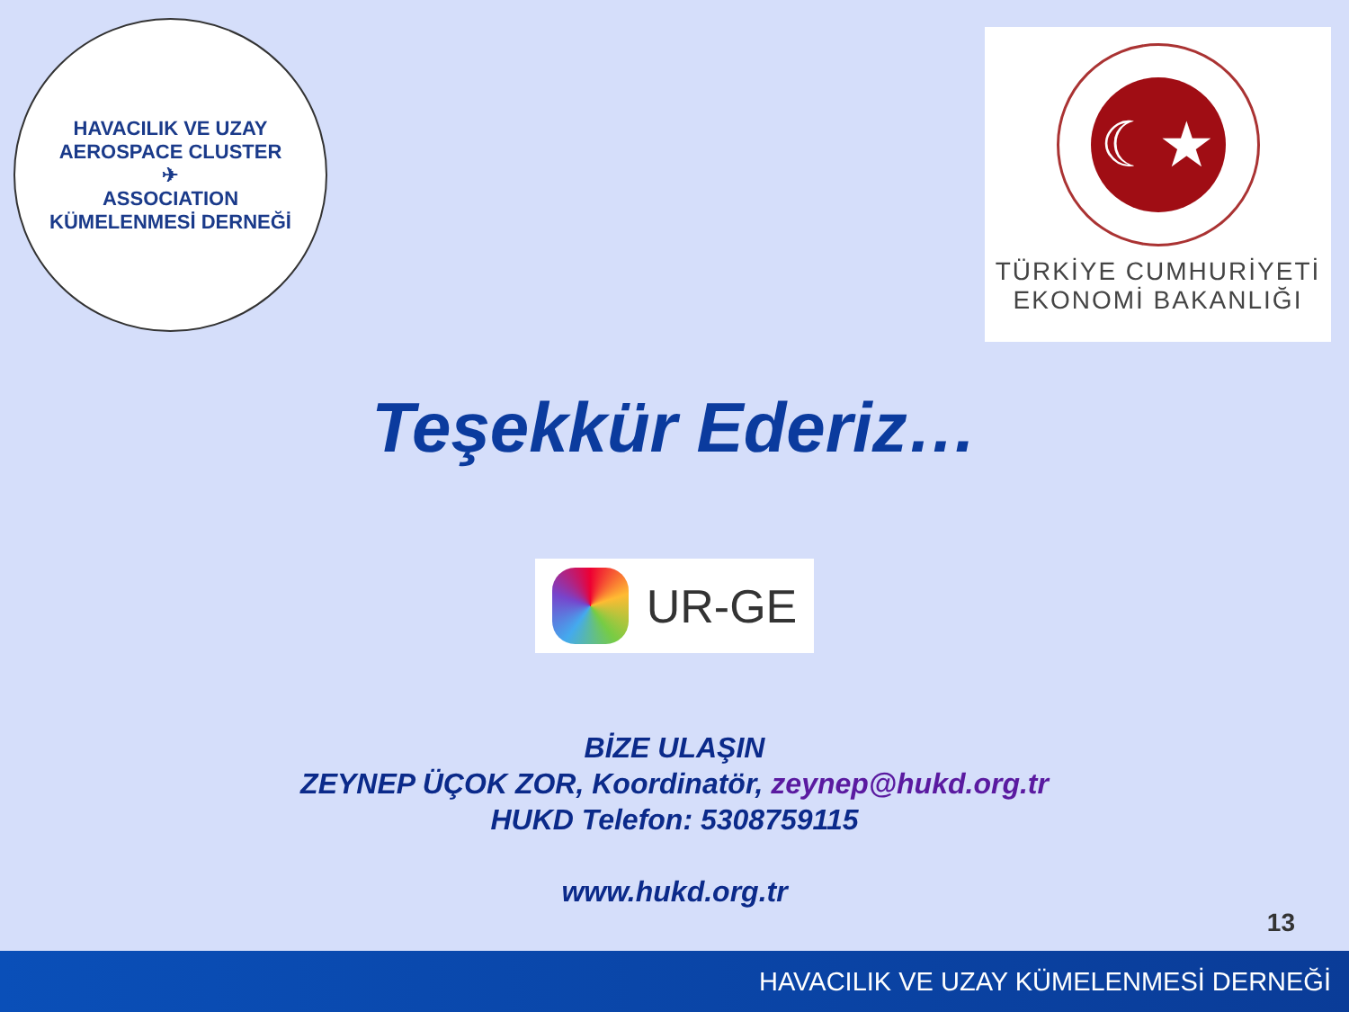HAVACILIK VE UZAY
AEROSPACE CLUSTER
✈
ASSOCIATION
KÜMELENMESİ DERNEĞİ
☾★
TÜRKİYE CUMHURİYETİ
EKONOMİ BAKANLIĞI
Teşekkür Ederiz…
UR-GE
BİZE ULAŞIN
ZEYNEP ÜÇOK ZOR, Koordinatör, zeynep@hukd.org.tr
HUKD Telefon: 5308759115
www.hukd.org.tr
13
HAVACILIK VE UZAY KÜMELENMESİ DERNEĞİ